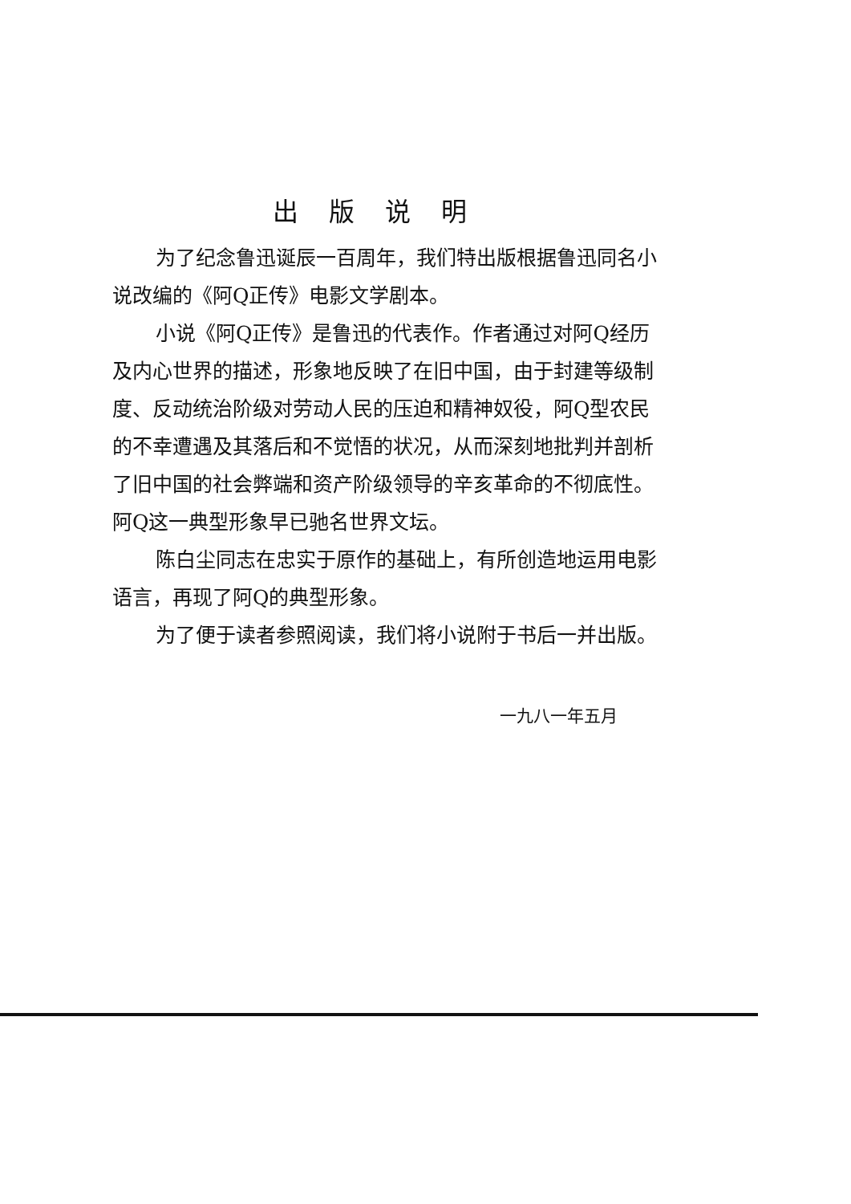出版说明
为了纪念鲁迅诞辰一百周年，我们特出版根据鲁迅同名小说改编的《阿Q正传》电影文学剧本。
小说《阿Q正传》是鲁迅的代表作。作者通过对阿Q经历及内心世界的描述，形象地反映了在旧中国，由于封建等级制度、反动统治阶级对劳动人民的压迫和精神奴役，阿Q型农民的不幸遭遇及其落后和不觉悟的状况，从而深刻地批判并剖析了旧中国的社会弊端和资产阶级领导的辛亥革命的不彻底性。阿Q这一典型形象早已驰名世界文坛。
陈白尘同志在忠实于原作的基础上，有所创造地运用电影语言，再现了阿Q的典型形象。
为了便于读者参照阅读，我们将小说附于书后一并出版。
一九八一年五月